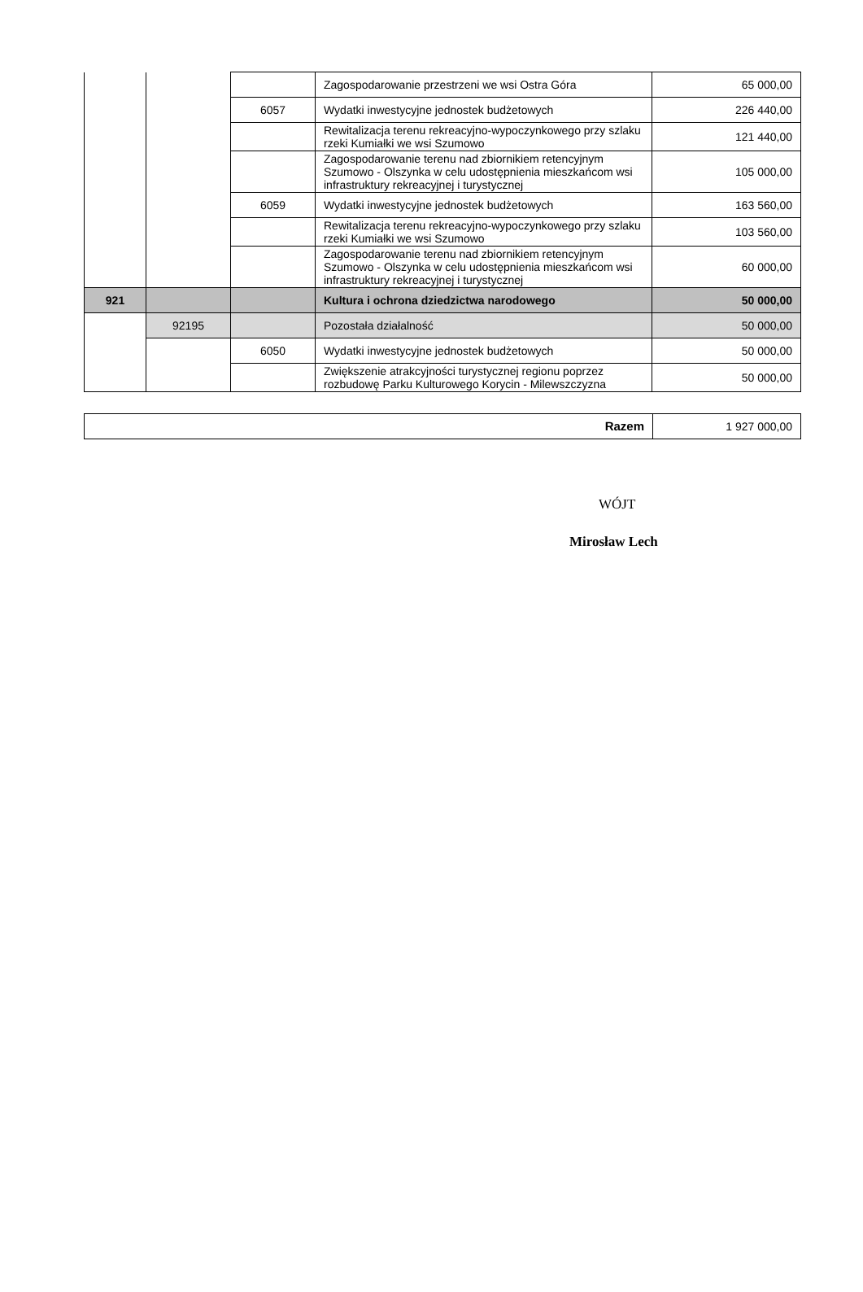| | | | Zagospodarowanie przestrzeni we wsi Ostra Góra | 65 000,00 |
| | | 6057 | Wydatki inwestycyjne jednostek budżetowych | 226 440,00 |
| | | | Rewitalizacja terenu rekreacyjno-wypoczynkowego przy szlaku rzeki Kumiałki we wsi Szumowo | 121 440,00 |
| | | | Zagospodarowanie terenu nad zbiornikiem retencyjnym Szumowo - Olszynka w celu udostępnienia mieszkańcom wsi infrastruktury rekreacyjnej i turystycznej | 105 000,00 |
| | | 6059 | Wydatki inwestycyjne jednostek budżetowych | 163 560,00 |
| | | | Rewitalizacja terenu rekreacyjno-wypoczynkowego przy szlaku rzeki Kumiałki we wsi Szumowo | 103 560,00 |
| | | | Zagospodarowanie terenu nad zbiornikiem retencyjnym Szumowo - Olszynka w celu udostępnienia mieszkańcom wsi infrastruktury rekreacyjnej i turystycznej | 60 000,00 |
| 921 | | | Kultura i ochrona dziedzictwa narodowego | 50 000,00 |
| | 92195 | | Pozostała działalność | 50 000,00 |
| | | 6050 | Wydatki inwestycyjne jednostek budżetowych | 50 000,00 |
| | | | Zwiększenie atrakcyjności turystycznej regionu poprzez rozbudowę Parku Kulturowego Korycin - Milewszczyzna | 50 000,00 |
| Razem | 1 927 000,00 |
WÓJT
Mirosław Lech